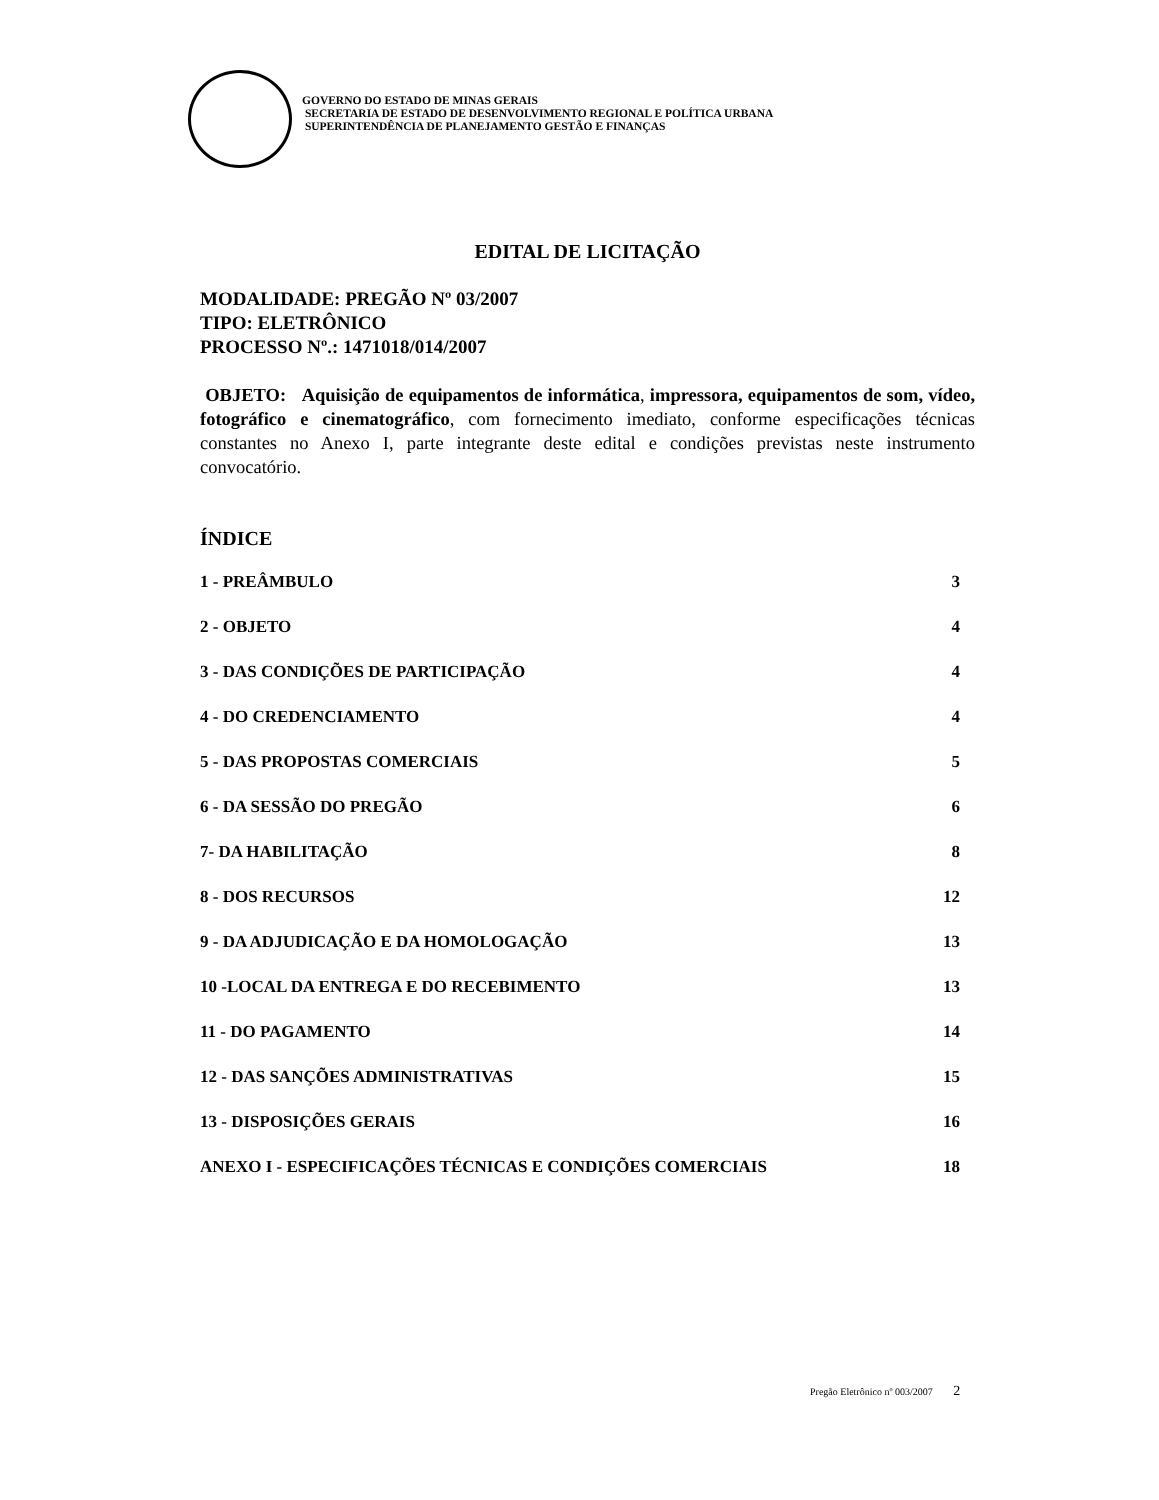GOVERNO DO ESTADO DE MINAS GERAIS
SECRETARIA DE ESTADO DE DESENVOLVIMENTO REGIONAL E POLÍTICA URBANA
SUPERINTENDÊNCIA DE PLANEJAMENTO GESTÃO E FINANÇAS
EDITAL DE LICITAÇÃO
MODALIDADE: PREGÃO Nº 03/2007
TIPO: ELETRÔNICO
PROCESSO Nº.: 1471018/014/2007
OBJETO: Aquisição de equipamentos de informática, impressora, equipamentos de som, vídeo, fotográfico e cinematográfico, com fornecimento imediato, conforme especificações técnicas constantes no Anexo I, parte integrante deste edital e condições previstas neste instrumento convocatório.
ÍNDICE
1 - PREÂMBULO 3
2 - OBJETO 4
3 - DAS CONDIÇÕES DE PARTICIPAÇÃO 4
4 - DO CREDENCIAMENTO 4
5 - DAS PROPOSTAS COMERCIAIS 5
6 - DA SESSÃO DO PREGÃO 6
7- DA HABILITAÇÃO 8
8 - DOS RECURSOS 12
9 - DA ADJUDICAÇÃO E DA HOMOLOGAÇÃO 13
10 -LOCAL DA ENTREGA E DO RECEBIMENTO 13
11 - DO PAGAMENTO 14
12 - DAS SANÇÕES ADMINISTRATIVAS 15
13 - DISPOSIÇÕES GERAIS 16
ANEXO I - ESPECIFICAÇÕES TÉCNICAS E CONDIÇÕES COMERCIAIS 18
Pregão Eletrônico nº 003/2007 2